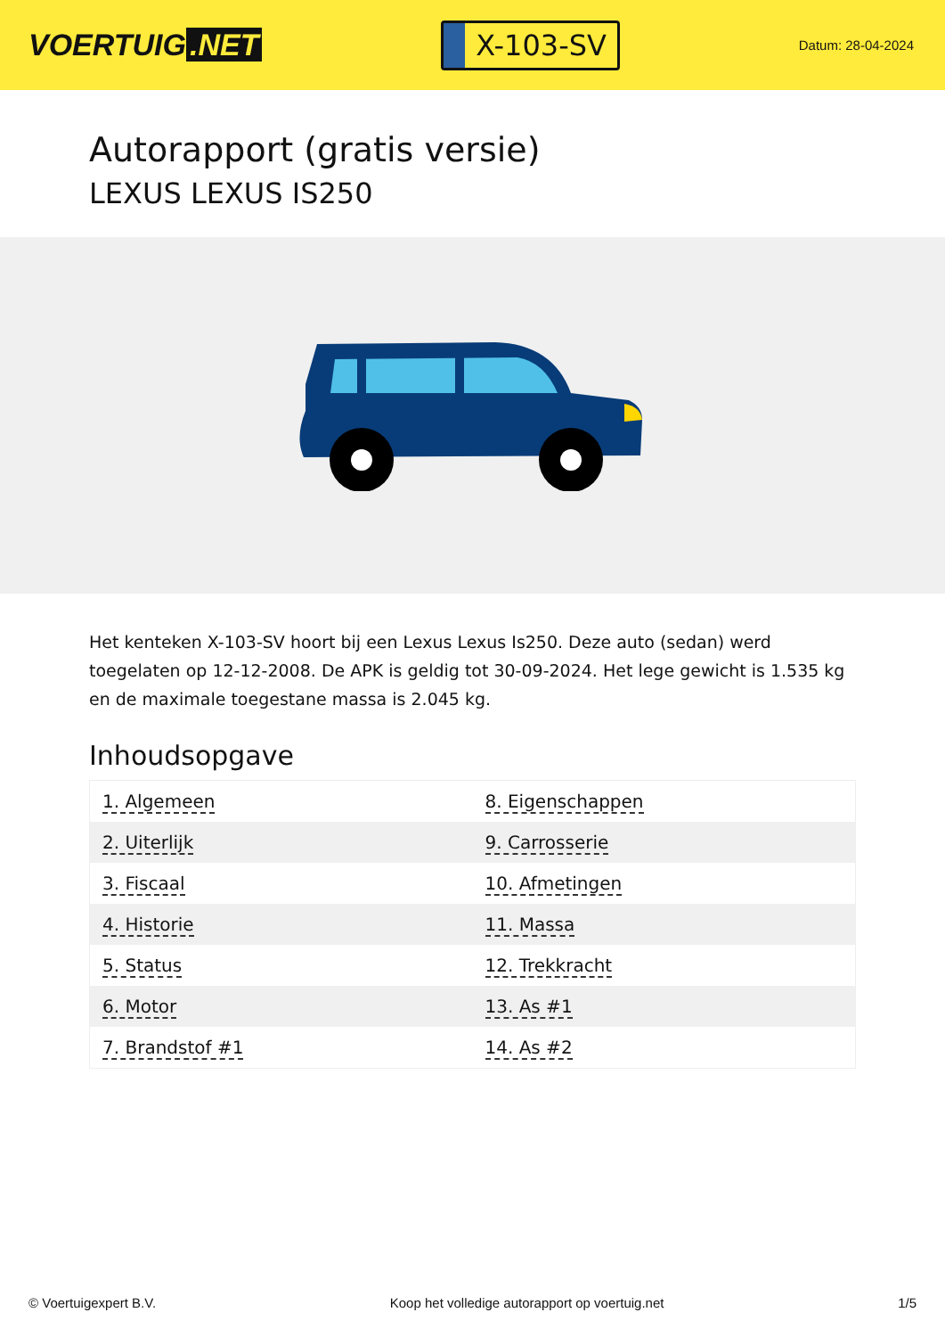VOERTUIG.NET
X-103-SV
Datum: 28-04-2024
Autorapport (gratis versie)
LEXUS LEXUS IS250
Het kenteken X-103-SV hoort bij een Lexus Lexus Is250. Deze auto (sedan) werd toegelaten op 12-12-2008. De APK is geldig tot 30-09-2024. Het lege gewicht is 1.535 kg en de maximale toegestane massa is 2.045 kg.
Inhoudsopgave
| 1. Algemeen | 8. Eigenschappen |
| 2. Uiterlijk | 9. Carrosserie |
| 3. Fiscaal | 10. Afmetingen |
| 4. Historie | 11. Massa |
| 5. Status | 12. Trekkracht |
| 6. Motor | 13. As #1 |
| 7. Brandstof #1 | 14. As #2 |
© Voertuigexpert B.V. Koop het volledige autorapport op voertuig.net 1/5